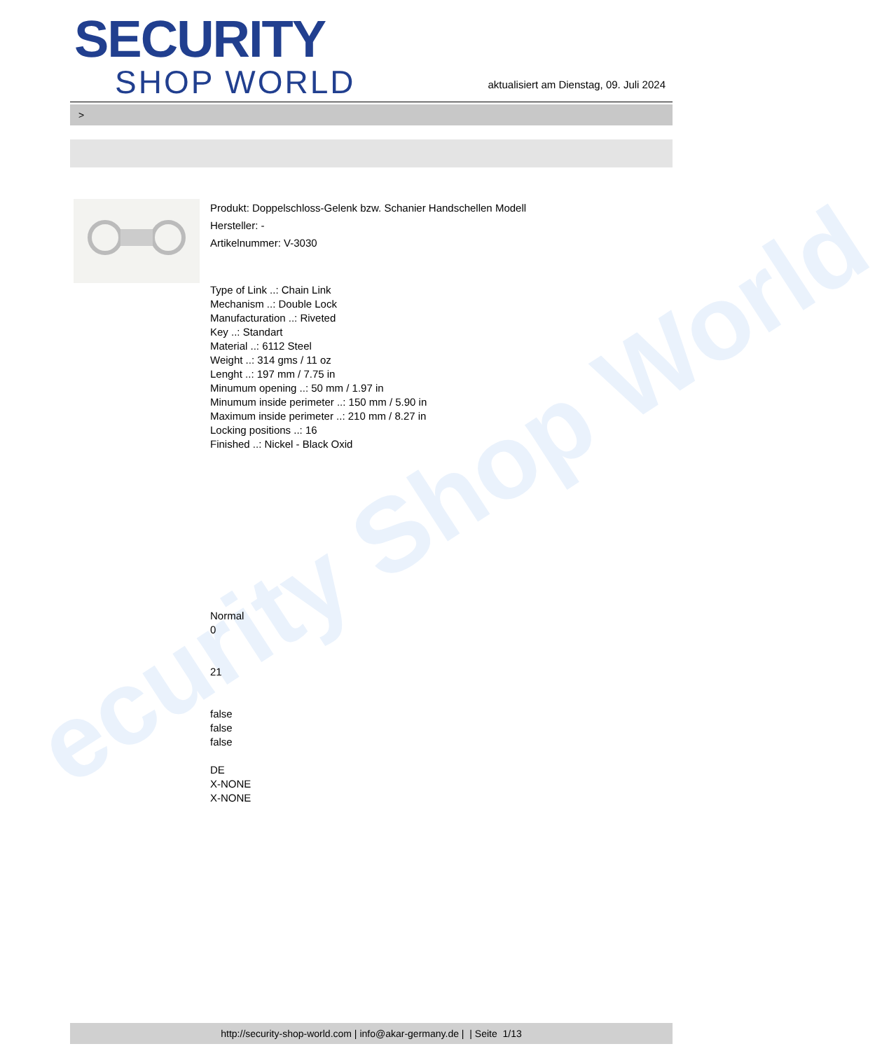ecurity Shop World
SECURITY
SHOP WORLD
aktualisiert am Dienstag, 09. Juli 2024
>
Produkt: Doppelschloss-Gelenk bzw. Schanier Handschellen Modell
Hersteller: -
Artikelnummer: V-3030
Type of Link ..: Chain Link
Mechanism ..: Double Lock
Manufacturation ..: Riveted
Key ..: Standart
Material ..: 6112 Steel
Weight ..: 314 gms / 11 oz
Lenght ..: 197 mm / 7.75 in
Minumum opening ..: 50 mm / 1.97 in
Minumum inside perimeter ..: 150 mm / 5.90 in
Maximum inside perimeter ..: 210 mm / 8.27 in
Locking positions ..: 16
Finished ..: Nickel - Black Oxid
Normal
0
21
false
false
false
DE
X-NONE
X-NONE
http://security-shop-world.com | info@akar-germany.de | | Seite 1/13